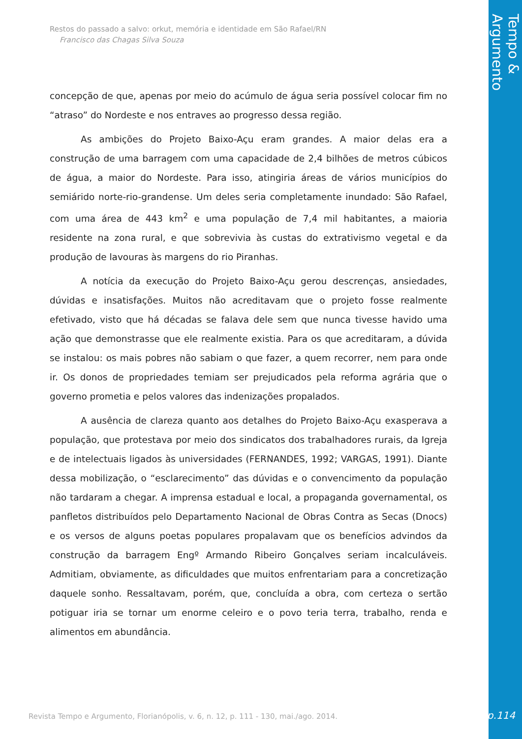Tempo & Argumento
Restos do passado a salvo: orkut, memória e identidade em São Rafael/RN
Francisco das Chagas Silva Souza
concepção de que, apenas por meio do acúmulo de água seria possível colocar fim no “atraso” do Nordeste e nos entraves ao progresso dessa região.
As ambições do Projeto Baixo-Açu eram grandes. A maior delas era a construção de uma barragem com uma capacidade de 2,4 bilhões de metros cúbicos de água, a maior do Nordeste. Para isso, atingiria áreas de vários municípios do semiárido norte-rio-grandense. Um deles seria completamente inundado: São Rafael, com uma área de 443 km<sup>2</sup> e uma população de 7,4 mil habitantes, a maioria residente na zona rural, e que sobrevivia às custas do extrativismo vegetal e da produção de lavouras às margens do rio Piranhas.
A notícia da execução do Projeto Baixo-Açu gerou descrenças, ansiedades, dúvidas e insatisfações. Muitos não acreditavam que o projeto fosse realmente efetivado, visto que há décadas se falava dele sem que nunca tivesse havido uma ação que demonstrasse que ele realmente existia. Para os que acreditaram, a dúvida se instalou: os mais pobres não sabiam o que fazer, a quem recorrer, nem para onde ir. Os donos de propriedades temiam ser prejudicados pela reforma agrária que o governo prometia e pelos valores das indenizações propalados.
A ausência de clareza quanto aos detalhes do Projeto Baixo-Açu exasperava a população, que protestava por meio dos sindicatos dos trabalhadores rurais, da Igreja e de intelectuais ligados às universidades (FERNANDES, 1992; VARGAS, 1991). Diante dessa mobilização, o “esclarecimento” das dúvidas e o convencimento da população não tardaram a chegar. A imprensa estadual e local, a propaganda governamental, os panfletos distribuídos pelo Departamento Nacional de Obras Contra as Secas (Dnocs) e os versos de alguns poetas populares propalavam que os benefícios advindos da construção da barragem Engº Armando Ribeiro Gonçalves seriam incalculáveis. Admitiam, obviamente, as dificuldades que muitos enfrentariam para a concretização daquele sonho. Ressaltavam, porém, que, concluída a obra, com certeza o sertão potiguar iria se tornar um enorme celeiro e o povo teria terra, trabalho, renda e alimentos em abundância.
Revista Tempo e Argumento, Florianópolis, v. 6, n. 12, p. 111 - 130, mai./ago. 2014.
p.114